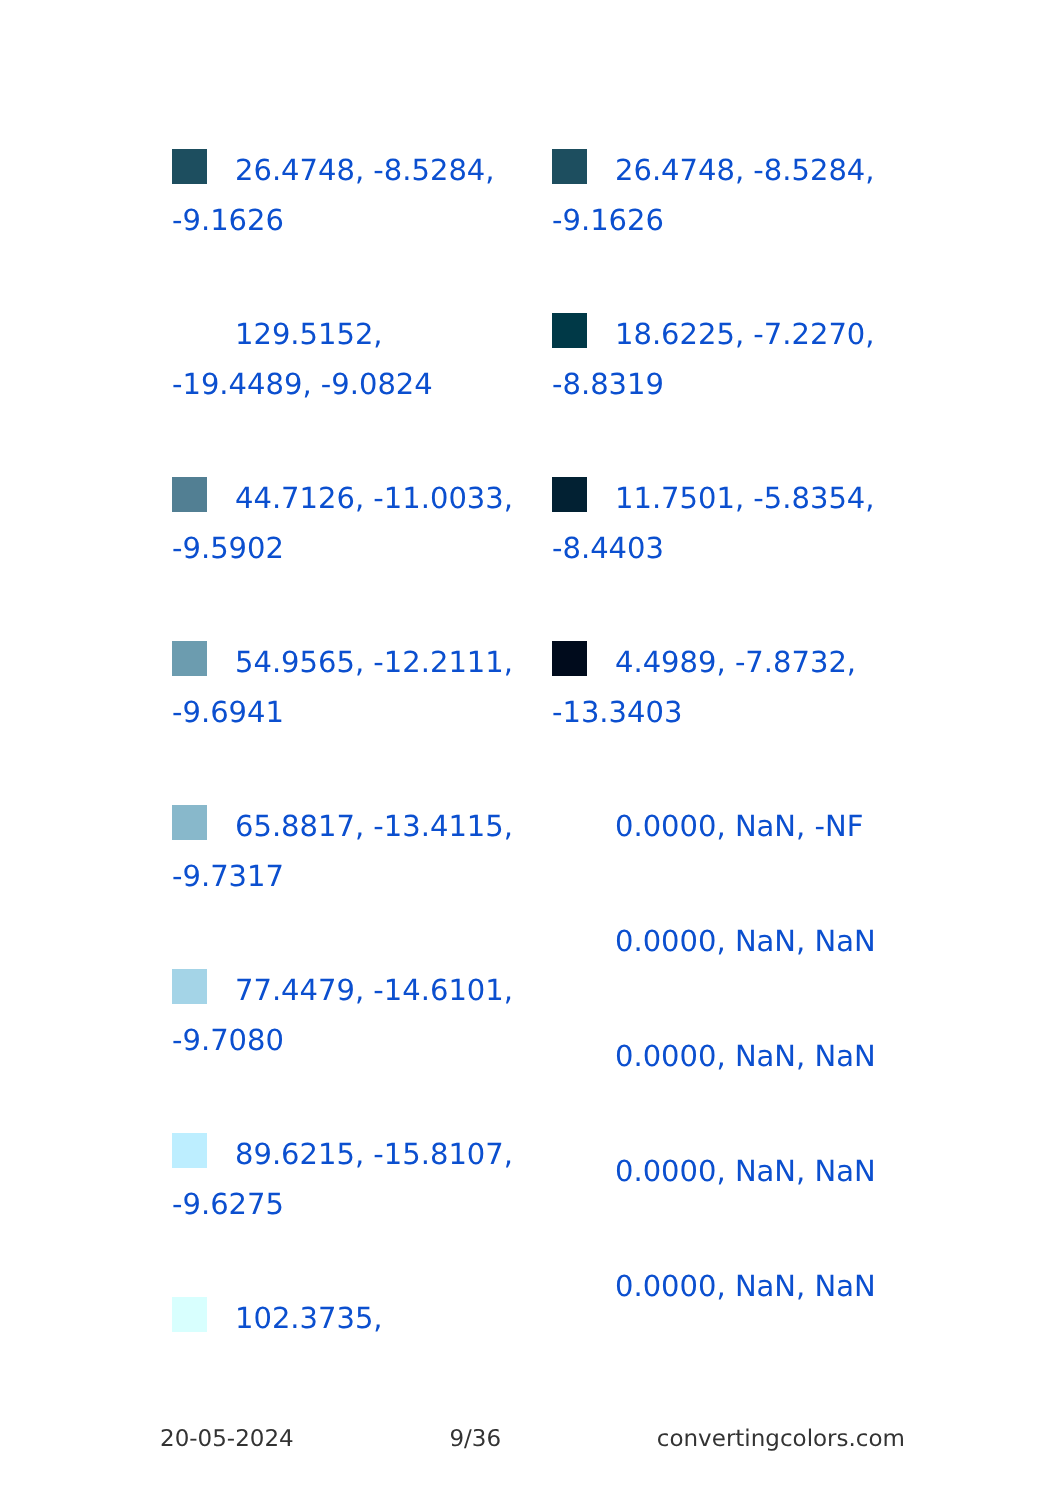26.4748, -8.5284,
-9.1626
129.5152,
-19.4489, -9.0824
44.7126, -11.0033,
-9.5902
54.9565, -12.2111,
-9.6941
65.8817, -13.4115,
-9.7317
77.4479, -14.6101,
-9.7080
89.6215, -15.8107,
-9.6275
102.3735,
26.4748, -8.5284,
-9.1626
18.6225, -7.2270,
-8.8319
11.7501, -5.8354,
-8.4403
4.4989, -7.8732,
-13.3403
0.0000, NaN, -NF
0.0000, NaN, NaN
0.0000, NaN, NaN
0.0000, NaN, NaN
0.0000, NaN, NaN
20-05-2024 9/36 convertingcolors.com